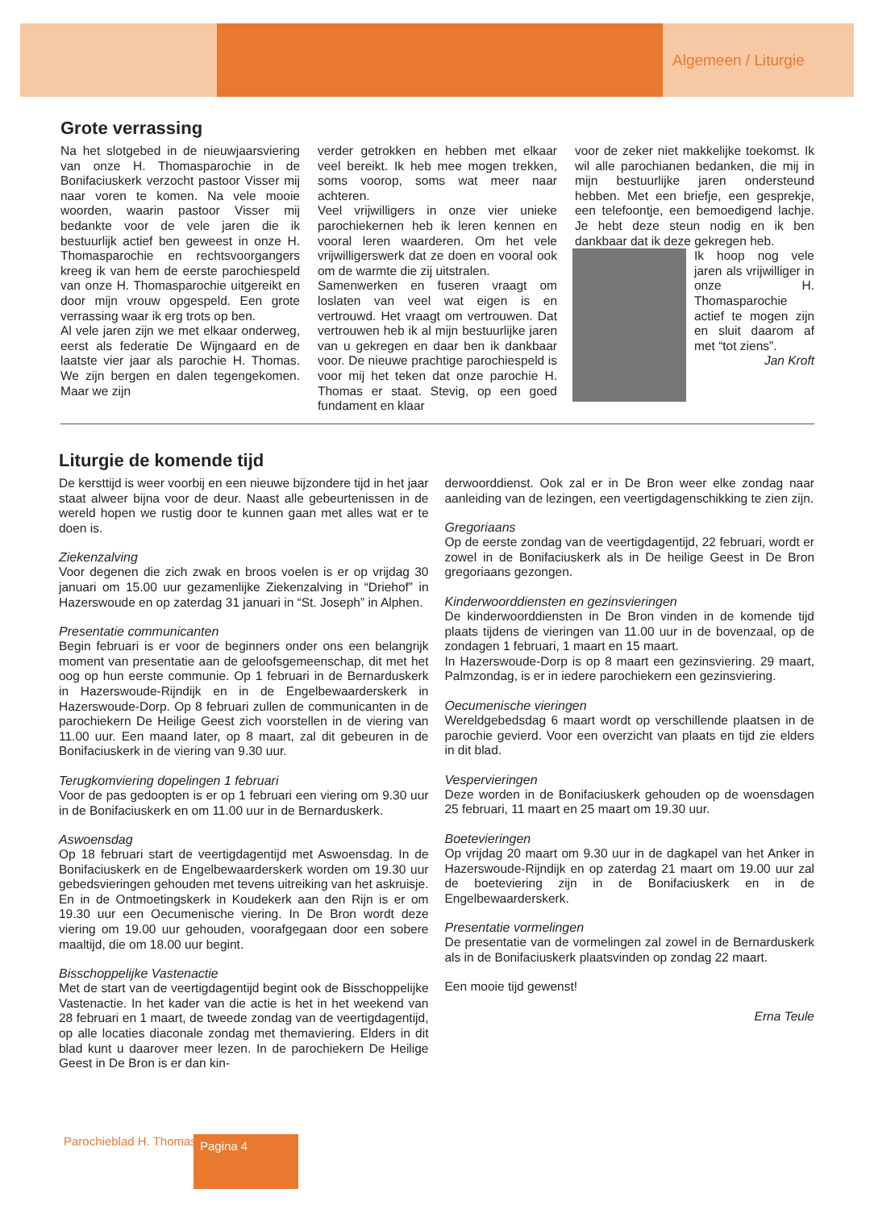Algemeen / Liturgie
Grote verrassing
Na het slotgebed in de nieuwjaarsviering van onze H. Thomasparochie in de Bonifaciuskerk verzocht pastoor Visser mij naar voren te komen. Na vele mooie woorden, waarin pastoor Visser mij bedankte voor de vele jaren die ik bestuurlijk actief ben geweest in onze H. Thomasparochie en rechtsvoorgangers kreeg ik van hem de eerste parochiespeld van onze H. Thomasparochie uitgereikt en door mijn vrouw opgespeld. Een grote verrassing waar ik erg trots op ben.
Al vele jaren zijn we met elkaar onderweg, eerst als federatie De Wijngaard en de laatste vier jaar als parochie H. Thomas. We zijn bergen en dalen tegengekomen. Maar we zijn
verder getrokken en hebben met elkaar veel bereikt. Ik heb mee mogen trekken, soms voorop, soms wat meer naar achteren.
Veel vrijwilligers in onze vier unieke parochiekernen heb ik leren kennen en vooral leren waarderen. Om het vele vrijwilligerswerk dat ze doen en vooral ook om de warmte die zij uitstralen.
Samenwerken en fuseren vraagt om loslaten van veel wat eigen is en vertrouwd. Het vraagt om vertrouwen. Dat vertrouwen heb ik al mijn bestuurlijke jaren van u gekregen en daar ben ik dankbaar voor. De nieuwe prachtige parochiespeld is voor mij het teken dat onze parochie H. Thomas er staat. Stevig, op een goed fundament en klaar
voor de zeker niet makkelijke toekomst. Ik wil alle parochianen bedanken, die mij in mijn bestuurlijke jaren ondersteund hebben. Met een briefje, een gesprekje, een telefoontje, een bemoedigend lachje. Je hebt deze steun nodig en ik ben dankbaar dat ik deze gekregen heb.
Ik hoop nog vele jaren als vrijwilliger in onze H. Thomasparochie actief te mogen zijn en sluit daarom af met “tot ziens”.
Jan Kroft
Liturgie de komende tijd
De kersttijd is weer voorbij en een nieuwe bijzondere tijd in het jaar staat alweer bijna voor de deur. Naast alle gebeurtenissen in de wereld hopen we rustig door te kunnen gaan met alles wat er te doen is.
Ziekenzalving
Voor degenen die zich zwak en broos voelen is er op vrijdag 30 januari om 15.00 uur gezamenlijke Ziekenzalving in “Driehof” in Hazerswoude en op zaterdag 31 januari in “St. Joseph” in Alphen.
Presentatie communicanten
Begin februari is er voor de beginners onder ons een belangrijk moment van presentatie aan de geloofsgemeenschap, dit met het oog op hun eerste communie. Op 1 februari in de Bernarduskerk in Hazerswoude-Rijndijk en in de Engelbewaarderskerk in Hazerswoude-Dorp. Op 8 februari zullen de communicanten in de parochiekern De Heilige Geest zich voorstellen in de viering van 11.00 uur. Een maand later, op 8 maart, zal dit gebeuren in de Bonifaciuskerk in de viering van 9.30 uur.
Terugkomviering dopelingen 1 februari
Voor de pas gedoopten is er op 1 februari een viering om 9.30 uur in de Bonifaciuskerk en om 11.00 uur in de Bernarduskerk.
Aswoensdag
Op 18 februari start de veertigdagentijd met Aswoensdag. In de Bonifaciuskerk en de Engelbewaarderskerk worden om 19.30 uur gebedsvieringen gehouden met tevens uitreiking van het askruisje. En in de Ontmoetingskerk in Koudekerk aan den Rijn is er om 19.30 uur een Oecumenische viering. In De Bron wordt deze viering om 19.00 uur gehouden, voorafgegaan door een sobere maaltijd, die om 18.00 uur begint.
Bisschoppelijke Vastenactie
Met de start van de veertigdagentijd begint ook de Bisschoppelijke Vastenactie. In het kader van die actie is het in het weekend van 28 februari en 1 maart, de tweede zondag van de veertigdagentijd, op alle locaties diaconale zondag met themaviering. Elders in dit blad kunt u daarover meer lezen. In de parochiekern De Heilige Geest in De Bron is er dan kin-
derwoorddienst. Ook zal er in De Bron weer elke zondag naar aanleiding van de lezingen, een veertigdagenschikking te zien zijn.
Gregoriaans
Op de eerste zondag van de veertigdagentijd, 22 februari, wordt er zowel in de Bonifaciuskerk als in De heilige Geest in De Bron gregoriaans gezongen.
Kinderwoorddiensten en gezinsvieringen
De kinderwoorddiensten in De Bron vinden in de komende tijd plaats tijdens de vieringen van 11.00 uur in de bovenzaal, op de zondagen 1 februari, 1 maart en 15 maart.
In Hazerswoude-Dorp is op 8 maart een gezinsviering. 29 maart, Palmzondag, is er in iedere parochiekern een gezinsviering.
Oecumenische vieringen
Wereldgebedsdag 6 maart wordt op verschillende plaatsen in de parochie gevierd. Voor een overzicht van plaats en tijd zie elders in dit blad.
Vespervieringen
Deze worden in de Bonifaciuskerk gehouden op de woensdagen 25 februari, 11 maart en 25 maart om 19.30 uur.
Boetevieringen
Op vrijdag 20 maart om 9.30 uur in de dagkapel van het Anker in Hazerswoude-Rijndijk en op zaterdag 21 maart om 19.00 uur zal de boeteviering zijn in de Bonifaciuskerk en in de Engelbewaarderskerk.
Presentatie vormelingen
De presentatie van de vormelingen zal zowel in de Bernarduskerk als in de Bonifaciuskerk plaatsvinden op zondag 22 maart.
Een mooie tijd gewenst!
Erna Teule
Parochieblad H. Thomas Pagina 4